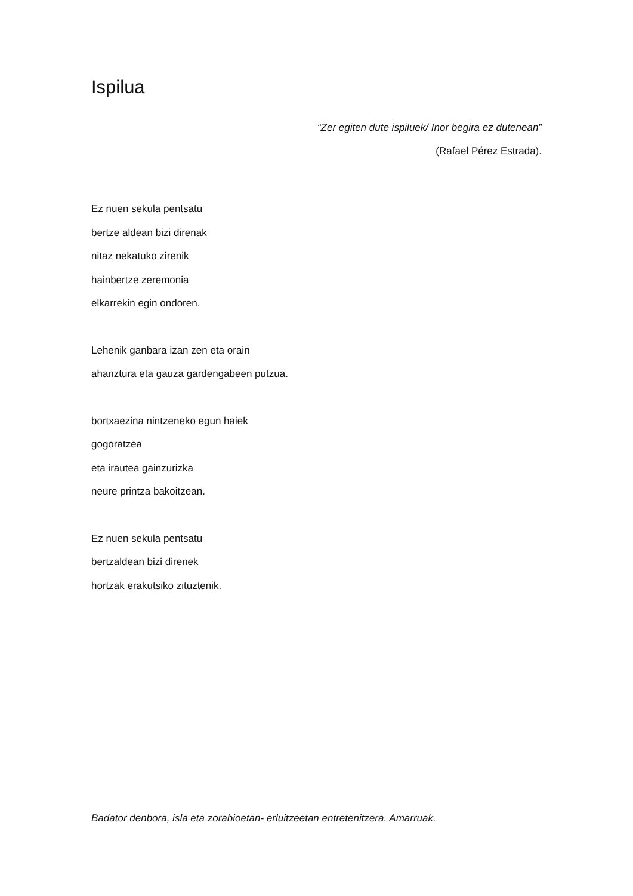Ispilua
“Zer egiten dute ispiluek/ Inor begira ez dutenean”
(Rafael Pérez Estrada).
Ez nuen sekula pentsatu
bertze aldean bizi direnak
nitaz nekatuko zirenik
hainbertze zeremonia
elkarrekin egin ondoren.
Lehenik ganbara izan zen eta orain
ahanztura eta gauza gardengabeen putzua.
bortxaezina nintzeneko egun haiek
gogoratzea
eta irautea gainzurizka
neure printza bakoitzean.
Ez nuen sekula pentsatu
bertzaldean bizi direnek
hortzak erakutsiko zituztenik.
Badator denbora, isla eta zorabioetan- erluitzeetan entretenitzera. Amarruak.